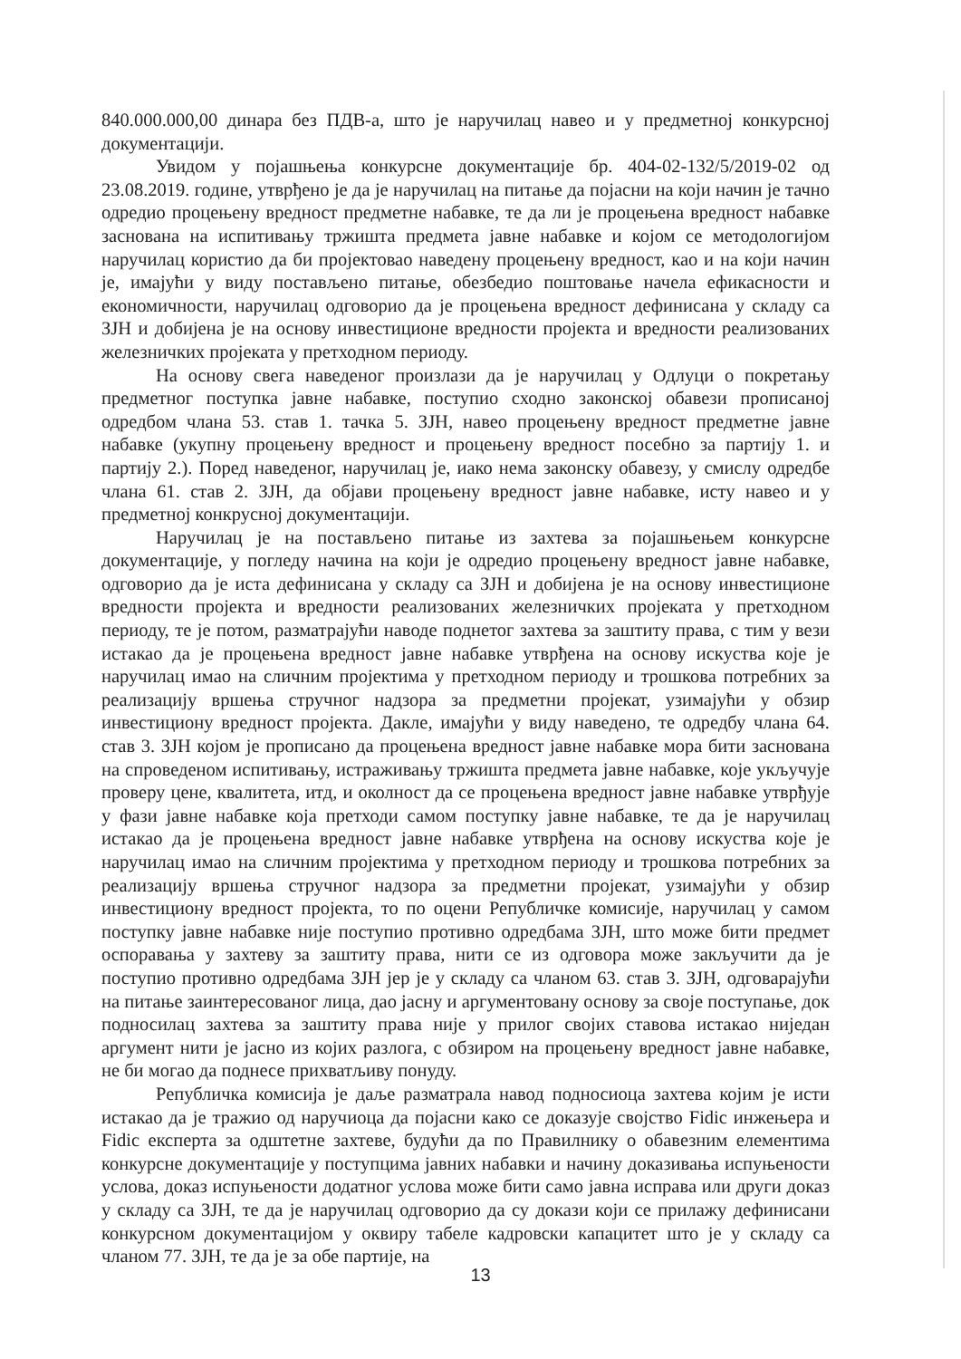840.000.000,00 динара без ПДВ-а, што је наручилац навео и у предметној конкурсној документацији.
Увидом у појашњења конкурсне документације бр. 404-02-132/5/2019-02 од 23.08.2019. године, утврђено је да је наручилац на питање да појасни на који начин је тачно одредио процењену вредност предметне набавке, те да ли је процењена вредност набавке заснована на испитивању тржишта предмета јавне набавке и којом се методологијом наручилац користио да би пројектовао наведену процењену вредност, као и на који начин је, имајући у виду постављено питање, обезбедио поштовање начела ефикасности и економичности, наручилац одговорио да је процењена вредност дефинисана у складу са ЗЈН и добијена је на основу инвестиционе вредности пројекта и вредности реализованих железничких пројеката у претходном периоду.
На основу свега наведеног произлази да је наручилац у Одлуци о покретању предметног поступка јавне набавке, поступио сходно законској обавези прописаној одредбом члана 53. став 1. тачка 5. ЗЈН, навео процењену вредност предметне јавне набавке (укупну процењену вредност и процењену вредност посебно за партију 1. и партију 2.). Поред наведеног, наручилац је, иако нема законску обавезу, у смислу одредбе члана 61. став 2. ЗЈН, да објави процењену вредност јавне набавке, исту навео и у предметној конкрусној документацији.
Наручилац је на постављено питање из захтева за појашњењем конкурсне документације, у погледу начина на који је одредио процењену вредност јавне набавке, одговорио да је иста дефинисана у складу са ЗЈН и добијена је на основу инвестиционе вредности пројекта и вредности реализованих железничких пројеката у претходном периоду, те је потом, разматрајући наводе поднетог захтева за заштиту права, с тим у вези истакао да је процењена вредност јавне набавке утврђена на основу искуства које је наручилац имао на сличним пројектима у претходном периоду и трошкова потребних за реализацију вршења стручног надзора за предметни пројекат, узимајући у обзир инвестициону вредност пројекта. Дакле, имајући у виду наведено, те одредбу члана 64. став 3. ЗЈН којом је прописано да процењена вредност јавне набавке мора бити заснована на спроведеном испитивању, истраживању тржишта предмета јавне набавке, које укључује проверу цене, квалитета, итд, и околност да се процењена вредност јавне набавке утврђује у фази јавне набавке која претходи самом поступку јавне набавке, те да је наручилац истакао да је процењена вредност јавне набавке утврђена на основу искуства које је наручилац имао на сличним пројектима у претходном периоду и трошкова потребних за реализацију вршења стручног надзора за предметни пројекат, узимајући у обзир инвестициону вредност пројекта, то по оцени Републичке комисије, наручилац у самом поступку јавне набавке није поступио противно одредбама ЗЈН, што може бити предмет оспоравања у захтеву за заштиту права, нити се из одговора може закључити да је поступио противно одредбама ЗЈН јер је у складу са чланом 63. став 3. ЗЈН, одговарајући на питање заинтересованог лица, дао јасну и аргументовану основу за своје поступање, док подносилац захтева за заштиту права није у прилог својих ставова истакао ниједан аргумент нити је јасно из којих разлога, с обзиром на процењену вредност јавне набавке, не би могао да поднесе прихватљиву понуду.
Републичка комисија је даље разматрала навод подносиоца захтева којим је исти истакао да је тражио од наручиоца да појасни како се доказује својство Fidic инжењера и Fidic експерта за одштетне захтеве, будући да по Правилнику о обавезним елементима конкурсне документације у поступцима јавних набавки и начину доказивања испуњености услова, доказ испуњености додатног услова може бити само јавна исправа или други доказ у складу са ЗЈН, те да је наручилац одговорио да су докази који се прилажу дефинисани конкурсном документацијом у оквиру табеле кадровски капацитет што је у складу са чланом 77. ЗЈН, те да је за обе партије, на
13